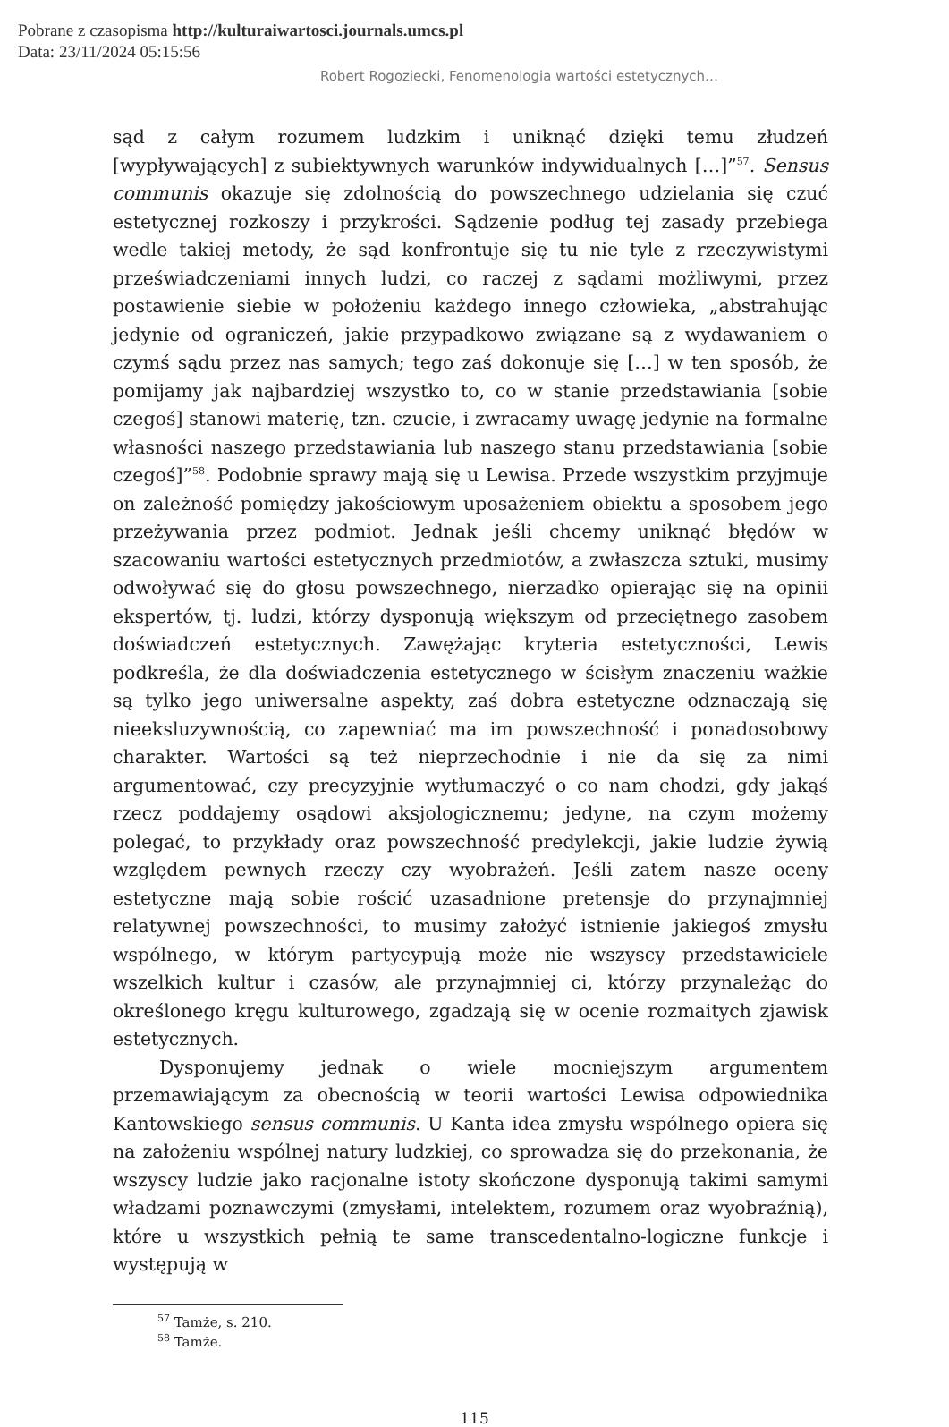Pobrane z czasopisma http://kulturaiwartosci.journals.umcs.pl
Data: 23/11/2024 05:15:56
Robert Rogoziecki, Fenomenologia wartości estetycznych…
sąd z całym rozumem ludzkim i uniknąć dzięki temu złudzeń [wypływających] z subiektywnych warunków indywidualnych […]”<sup>57</sup>. Sensus communis okazuje się zdolnością do powszechnego udzielania się czuć estetycznej rozkoszy i przykrości. Sądzenie podług tej zasady przebiega wedle takiej metody, że sąd konfrontuje się tu nie tyle z rzeczywistymi przeświadczeniami innych ludzi, co raczej z sądami możliwymi, przez postawienie siebie w położeniu każdego innego człowieka, „abstrahując jedynie od ograniczeń, jakie przypadkowo związane są z wydawaniem o czymś sądu przez nas samych; tego zaś dokonuje się […] w ten sposób, że pomijamy jak najbardziej wszystko to, co w stanie przedstawiania [sobie czegoś] stanowi materię, tzn. czucie, i zwracamy uwagę jedynie na formalne własności naszego przedstawiania lub naszego stanu przedstawiania [sobie czegoś]”<sup>58</sup>. Podobnie sprawy mają się u Lewisa. Przede wszystkim przyjmuje on zależność pomiędzy jakościowym uposażeniem obiektu a sposobem jego przeżywania przez podmiot. Jednak jeśli chcemy uniknąć błędów w szacowaniu wartości estetycznych przedmiotów, a zwłaszcza sztuki, musimy odwoływać się do głosu powszechnego, nierzadko opierając się na opinii ekspertów, tj. ludzi, którzy dysponują większym od przeciętnego zasobem doświadczeń estetycznych. Zawężając kryteria estetyczności, Lewis podkreśla, że dla doświadczenia estetycznego w ścisłym znaczeniu ważkie są tylko jego uniwersalne aspekty, zaś dobra estetyczne odznaczają się nieeksluzywnością, co zapewniać ma im powszechność i ponadosobowy charakter. Wartości są też nieprzechodnie i nie da się za nimi argumentować, czy precyzyjnie wytłumaczyć o co nam chodzi, gdy jakąś rzecz poddajemy osądowi aksjologicznemu; jedyne, na czym możemy polegać, to przykłady oraz powszechność predylekcji, jakie ludzie żywią względem pewnych rzeczy czy wyobrażeń. Jeśli zatem nasze oceny estetyczne mają sobie rościć uzasadnione pretensje do przynajmniej relatywnej powszechności, to musimy założyć istnienie jakiegoś zmysłu wspólnego, w którym partycypują może nie wszyscy przedstawiciele wszelkich kultur i czasów, ale przynajmniej ci, którzy przynależąc do określonego kręgu kulturowego, zgadzają się w ocenie rozmaitych zjawisk estetycznych.
Dysponujemy jednak o wiele mocniejszym argumentem przemawiającym za obecnością w teorii wartości Lewisa odpowiednika Kantowskiego sensus communis. U Kanta idea zmysłu wspólnego opiera się na założeniu wspólnej natury ludzkiej, co sprowadza się do przekonania, że wszyscy ludzie jako racjonalne istoty skończone dysponują takimi samymi władzami poznawczymi (zmysłami, intelektem, rozumem oraz wyobraźnią), które u wszystkich pełnią te same transcedentalno-logiczne funkcje i występują w
<sup>57</sup> Tamże, s. 210.
<sup>58</sup> Tamże.
115